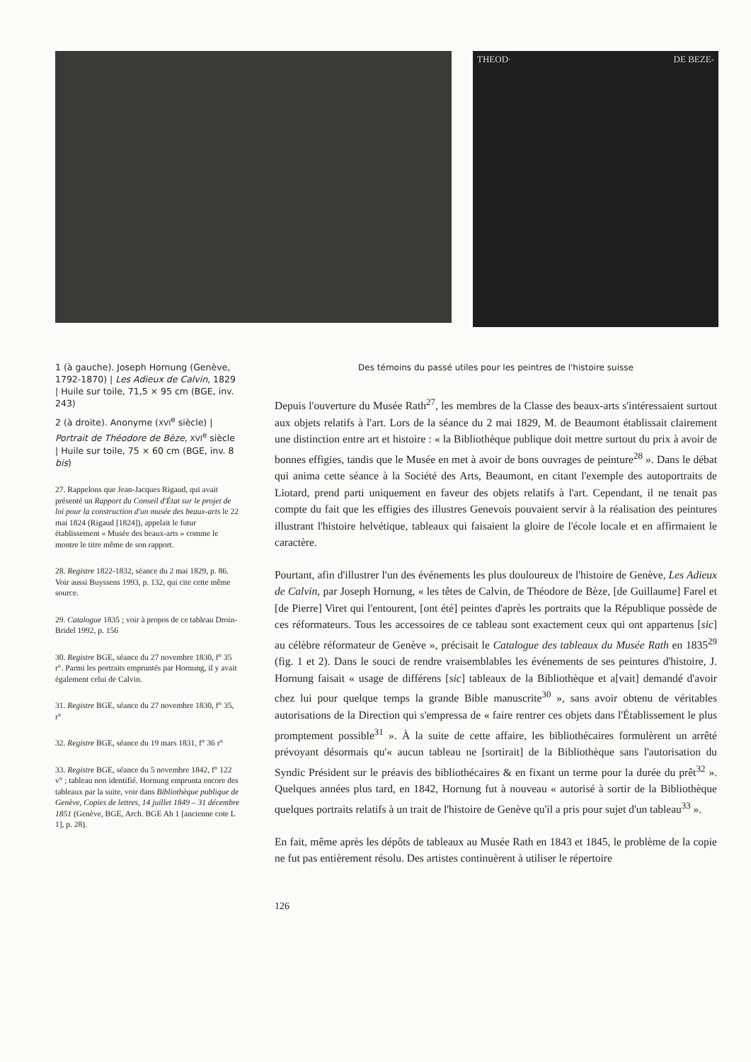THEOD· DE BEZE-
1 (à gauche). Joseph Hornung (Genève, 1792-1870) | Les Adieux de Calvin, 1829 | Huile sur toile, 71,5 × 95 cm (BGE, inv. 243)
2 (à droite). Anonyme (XVI<sup>e</sup> siècle) | Portrait de Théodore de Bèze, XVI<sup>e</sup> siècle | Huile sur toile, 75 × 60 cm (BGE, inv. 8 bis)
27. Rappelons que Jean-Jacques Rigaud, qui avait présenté un Rapport du Conseil d'État sur le projet de loi pour la construction d'un musée des beaux-arts le 22 mai 1824 (Rigaud [1824]), appelait le futur établissement « Musée des beaux-arts » comme le montre le titre même de son rapport.
28. Registre 1822-1832, séance du 2 mai 1829, p. 86. Voir aussi Buyssens 1993, p. 132, qui cite cette même source.
29. Catalogue 1835 ; voir à propos de ce tableau Droin-Bridel 1992, p. 156
30. Registre BGE, séance du 27 novembre 1830, f° 35 r°. Parmi les portraits empruntés par Hornung, il y avait également celui de Calvin.
31. Registre BGE, séance du 27 novembre 1830, f° 35, r°
32. Registre BGE, séance du 19 mars 1831, f° 36 r°
33. Registre BGE, séance du 5 novembre 1842, f° 122 v° ; tableau non identifié. Hornung emprunta encore des tableaux par la suite, voir dans Bibliothèque publique de Genève, Copies de lettres, 14 juillet 1849 – 31 décembre 1851 (Genève, BGE, Arch. BGE Ah 1 [ancienne cote L 1], p. 28).
Des témoins du passé utiles pour les peintres de l'histoire suisse
Depuis l'ouverture du Musée Rath<sup>27</sup>, les membres de la Classe des beaux-arts s'intéressaient surtout aux objets relatifs à l'art. Lors de la séance du 2 mai 1829, M. de Beaumont établissait clairement une distinction entre art et histoire : « la Bibliothèque publique doit mettre surtout du prix à avoir de bonnes effigies, tandis que le Musée en met à avoir de bons ouvrages de peinture<sup>28</sup> ». Dans le débat qui anima cette séance à la Société des Arts, Beaumont, en citant l'exemple des autoportraits de Liotard, prend parti uniquement en faveur des objets relatifs à l'art. Cependant, il ne tenait pas compte du fait que les effigies des illustres Genevois pouvaient servir à la réalisation des peintures illustrant l'histoire helvétique, tableaux qui faisaient la gloire de l'école locale et en affirmaient le caractère.
Pourtant, afin d'illustrer l'un des événements les plus douloureux de l'histoire de Genève, Les Adieux de Calvin, par Joseph Hornung, « les têtes de Calvin, de Théodore de Bèze, [de Guillaume] Farel et [de Pierre] Viret qui l'entourent, [ont été] peintes d'après les portraits que la République possède de ces réformateurs. Tous les accessoires de ce tableau sont exactement ceux qui ont appartenus [sic] au célèbre réformateur de Genève », précisait le Catalogue des tableaux du Musée Rath en 1835<sup>29</sup> (fig. 1 et 2). Dans le souci de rendre vraisemblables les événements de ses peintures d'histoire, J. Hornung faisait « usage de différens [sic] tableaux de la Bibliothèque et a[vait] demandé d'avoir chez lui pour quelque temps la grande Bible manuscrite<sup>30</sup> », sans avoir obtenu de véritables autorisations de la Direction qui s'empressa de « faire rentrer ces objets dans l'Établissement le plus promptement possible<sup>31</sup> ». À la suite de cette affaire, les bibliothécaires formulèrent un arrêté prévoyant désormais qu'« aucun tableau ne [sortirait] de la Bibliothèque sans l'autorisation du Syndic Président sur le préavis des bibliothécaires & en fixant un terme pour la durée du prêt<sup>32</sup> ». Quelques années plus tard, en 1842, Hornung fut à nouveau « autorisé à sortir de la Bibliothèque quelques portraits relatifs à un trait de l'histoire de Genève qu'il a pris pour sujet d'un tableau<sup>33</sup> ».
En fait, même après les dépôts de tableaux au Musée Rath en 1843 et 1845, le problème de la copie ne fut pas entièrement résolu. Des artistes continuèrent à utiliser le répertoire
126